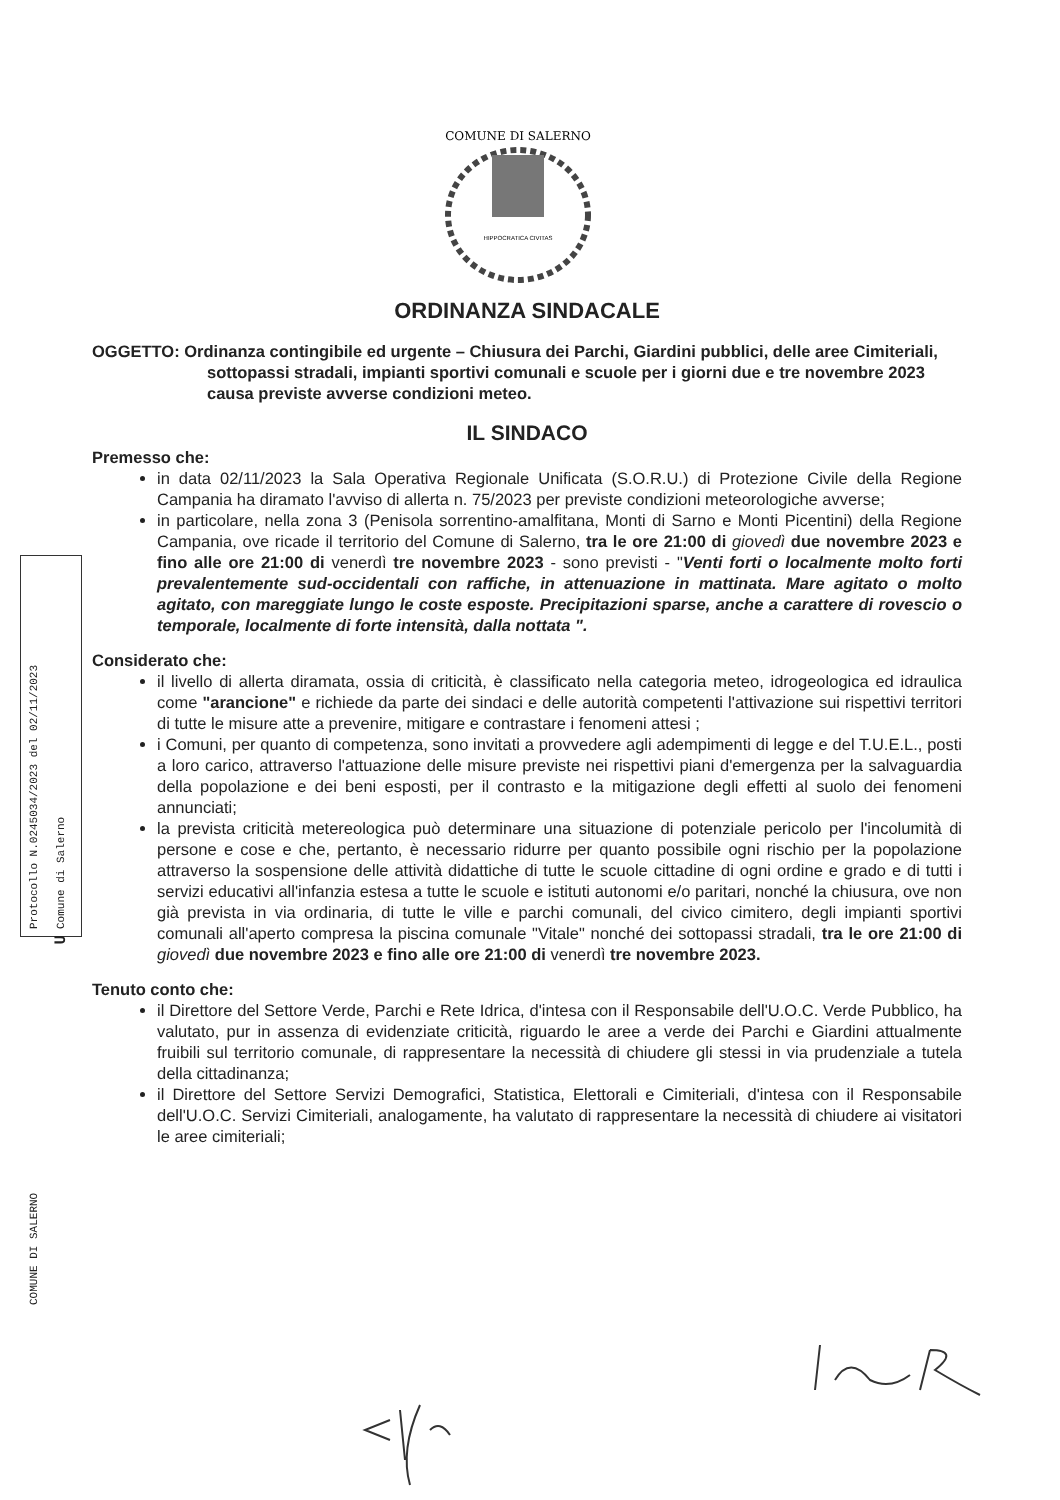COMUNE DI SALERNO
HIPPOCRATICA CIVITAS
Protocollo N.0245034/2023 del 02/11/2023
Comune di Salerno
COMUNE DI SALERNO
U
ORDINANZA SINDACALE
OGGETTO: Ordinanza contingibile ed urgente – Chiusura dei Parchi, Giardini pubblici, delle aree Cimiteriali, sottopassi stradali, impianti sportivi comunali e scuole per i giorni due e tre novembre 2023 causa previste avverse condizioni meteo.
IL SINDACO
Premesso che:
in data 02/11/2023 la Sala Operativa Regionale Unificata (S.O.R.U.) di Protezione Civile della Regione Campania ha diramato l'avviso di allerta n. 75/2023 per previste condizioni meteorologiche avverse;
in particolare, nella zona 3 (Penisola sorrentino-amalfitana, Monti di Sarno e Monti Picentini) della Regione Campania, ove ricade il territorio del Comune di Salerno, tra le ore 21:00 di giovedì due novembre 2023 e fino alle ore 21:00 di venerdì tre novembre 2023 - sono previsti - "Venti forti o localmente molto forti prevalentemente sud-occidentali con raffiche, in attenuazione in mattinata. Mare agitato o molto agitato, con mareggiate lungo le coste esposte. Precipitazioni sparse, anche a carattere di rovescio o temporale, localmente di forte intensità, dalla nottata ".
Considerato che:
il livello di allerta diramata, ossia di criticità, è classificato nella categoria meteo, idrogeologica ed idraulica come "arancione" e richiede da parte dei sindaci e delle autorità competenti l'attivazione sui rispettivi territori di tutte le misure atte a prevenire, mitigare e contrastare i fenomeni attesi ;
i Comuni, per quanto di competenza, sono invitati a provvedere agli adempimenti di legge e del T.U.E.L., posti a loro carico, attraverso l'attuazione delle misure previste nei rispettivi piani d'emergenza per la salvaguardia della popolazione e dei beni esposti, per il contrasto e la mitigazione degli effetti al suolo dei fenomeni annunciati;
la prevista criticità metereologica può determinare una situazione di potenziale pericolo per l'incolumità di persone e cose e che, pertanto, è necessario ridurre per quanto possibile ogni rischio per la popolazione attraverso la sospensione delle attività didattiche di tutte le scuole cittadine di ogni ordine e grado e di tutti i servizi educativi all'infanzia estesa a tutte le scuole e istituti autonomi e/o paritari, nonché la chiusura, ove non già prevista in via ordinaria, di tutte le ville e parchi comunali, del civico cimitero, degli impianti sportivi comunali all'aperto compresa la piscina comunale "Vitale" nonché dei sottopassi stradali, tra le ore 21:00 di giovedì due novembre 2023 e fino alle ore 21:00 di venerdì tre novembre 2023.
Tenuto conto che:
il Direttore del Settore Verde, Parchi e Rete Idrica, d'intesa con il Responsabile dell'U.O.C. Verde Pubblico, ha valutato, pur in assenza di evidenziate criticità, riguardo le aree a verde dei Parchi e Giardini attualmente fruibili sul territorio comunale, di rappresentare la necessità di chiudere gli stessi in via prudenziale a tutela della cittadinanza;
il Direttore del Settore Servizi Demografici, Statistica, Elettorali e Cimiteriali, d'intesa con il Responsabile dell'U.O.C. Servizi Cimiteriali, analogamente, ha valutato di rappresentare la necessità di chiudere ai visitatori le aree cimiteriali;